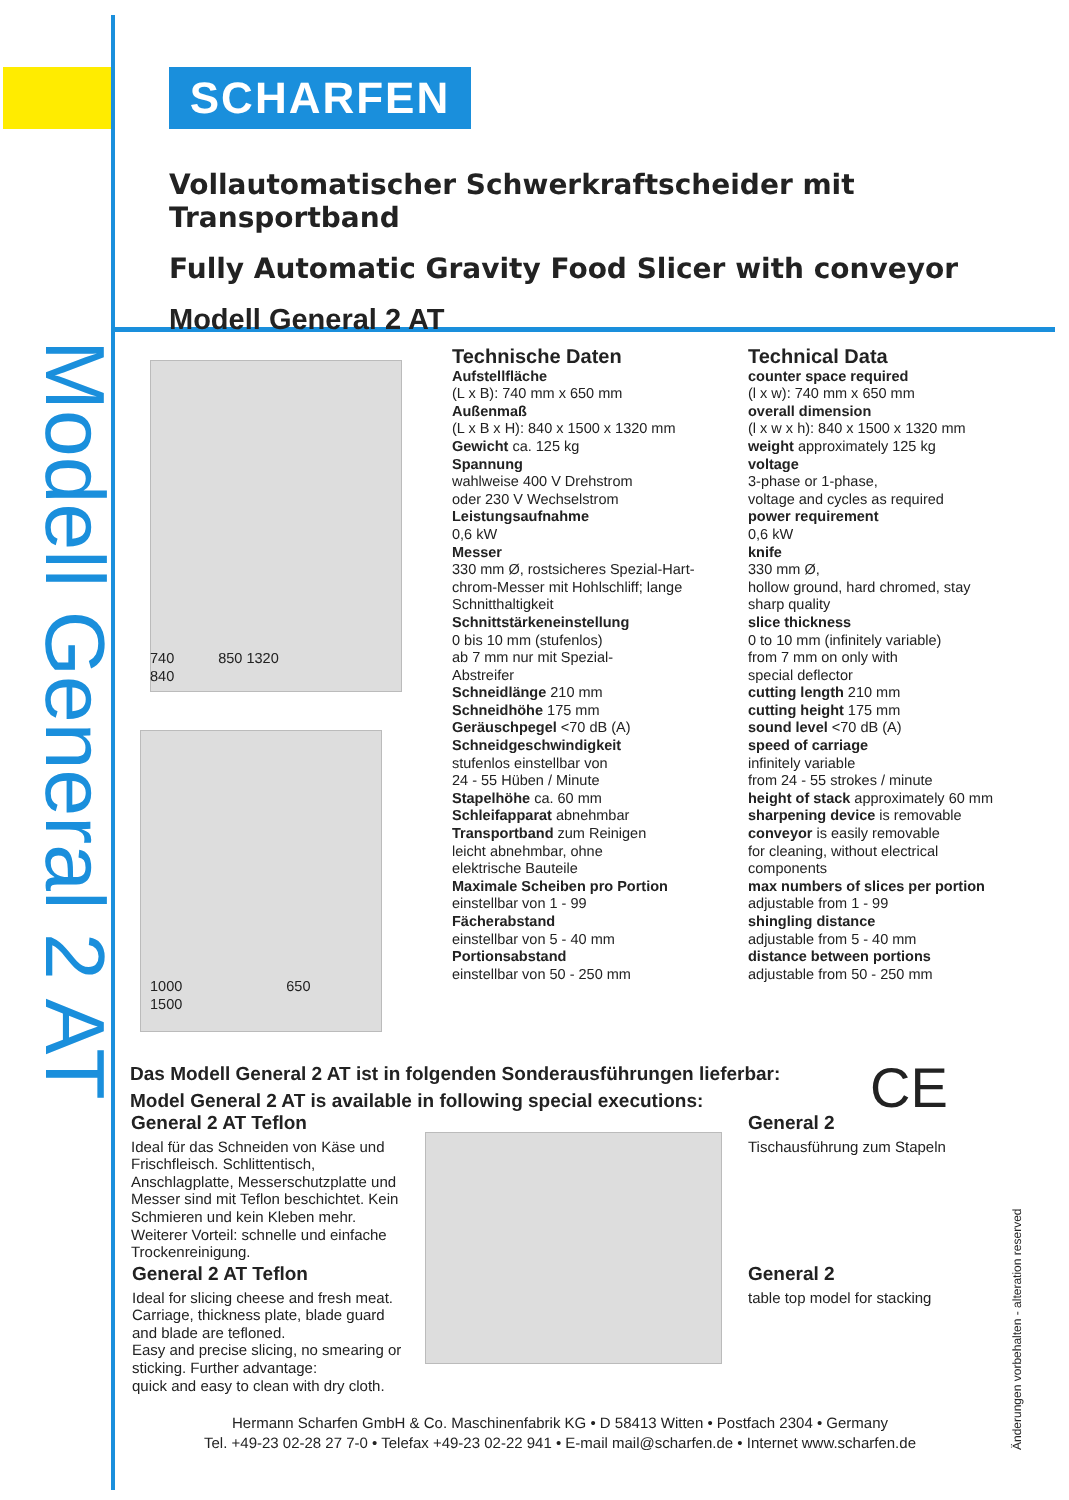SCHARFEN
Modell General 2 AT
Vollautomatischer Schwerkraftscheider mit Transportband
Fully Automatic Gravity Food Slicer with conveyor
Modell General 2 AT
740 850 1320
840
1000 650
1500
Technische Daten
Aufstellfläche
(L x B): 740 mm x 650 mm
Außenmaß
(L x B x H): 840 x 1500 x 1320 mm
Gewicht ca. 125 kg
Spannung
wahlweise 400 V Drehstrom
oder 230 V Wechselstrom
Leistungsaufnahme
0,6 kW
Messer
330 mm Ø, rostsicheres Spezial-Hart-
chrom-Messer mit Hohlschliff; lange
Schnitthaltigkeit
Schnittstärkeneinstellung
0 bis 10 mm (stufenlos)
ab 7 mm nur mit Spezial-
Abstreifer
Schneidlänge 210 mm
Schneidhöhe 175 mm
Geräuschpegel <70 dB (A)
Schneidgeschwindigkeit
stufenlos einstellbar von
24 - 55 Hüben / Minute
Stapelhöhe ca. 60 mm
Schleifapparat abnehmbar
Transportband zum Reinigen
leicht abnehmbar, ohne
elektrische Bauteile
Maximale Scheiben pro Portion
einstellbar von 1 - 99
Fächerabstand
einstellbar von 5 - 40 mm
Portionsabstand
einstellbar von 50 - 250 mm
Technical Data
counter space required
(l x w): 740 mm x 650 mm
overall dimension
(l x w x h): 840 x 1500 x 1320 mm
weight approximately 125 kg
voltage
3-phase or 1-phase,
voltage and cycles as required
power requirement
0,6 kW
knife
330 mm Ø,
hollow ground, hard chromed, stay
sharp quality
slice thickness
0 to 10 mm (infinitely variable)
from 7 mm on only with
special deflector
cutting length 210 mm
cutting height 175 mm
sound level <70 dB (A)
speed of carriage
infinitely variable
from 24 - 55 strokes / minute
height of stack approximately 60 mm
sharpening device is removable
conveyor is easily removable
for cleaning, without electrical
components
max numbers of slices per portion
adjustable from 1 - 99
shingling distance
adjustable from 5 - 40 mm
distance between portions
adjustable from 50 - 250 mm
Das Modell General 2 AT ist in folgenden Sonderausführungen lieferbar:
Model General 2 AT is available in following special executions:
CE
General 2 AT Teflon
Ideal für das Schneiden von Käse und Frischfleisch. Schlittentisch, Anschlagplatte, Messerschutzplatte und Messer sind mit Teflon beschichtet. Kein Schmieren und kein Kleben mehr. Weiterer Vorteil: schnelle und einfache Trockenreinigung.
General 2 AT Teflon
Ideal for slicing cheese and fresh meat. Carriage, thickness plate, blade guard and blade are tefloned.
Easy and precise slicing, no smearing or sticking. Further advantage:
quick and easy to clean with dry cloth.
General 2
Tischausführung zum Stapeln
General 2
table top model for stacking
Änderungen vorbehalten - alteration reserved
Hermann Scharfen GmbH & Co. Maschinenfabrik KG • D 58413 Witten • Postfach 2304 • Germany
Tel. +49-23 02-28 27 7-0 • Telefax +49-23 02-22 941 • E-mail mail@scharfen.de • Internet www.scharfen.de